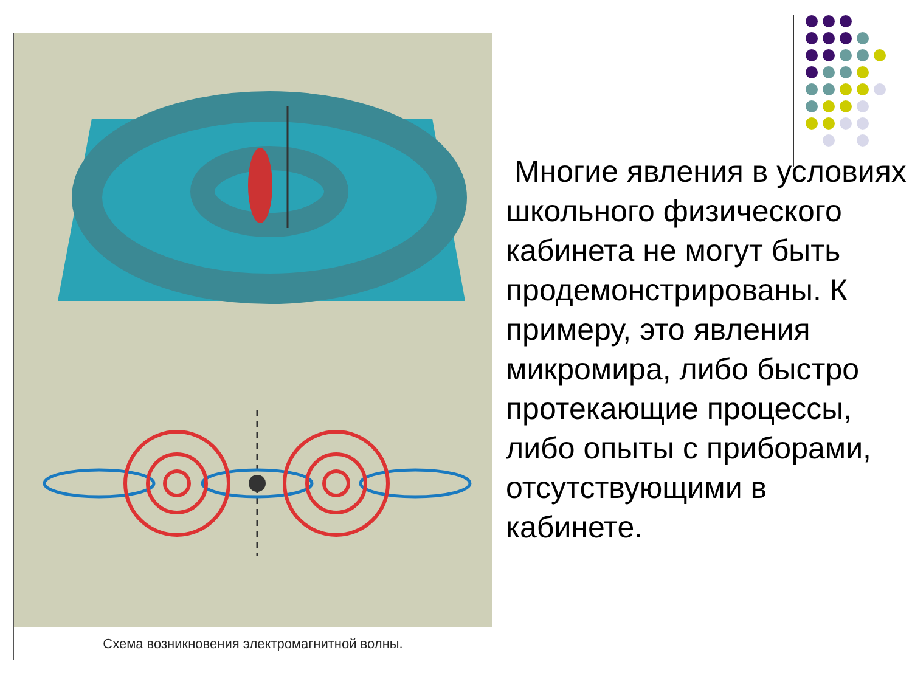Схема возникновения электромагнитной волны.
Многие явления в условиях школьного физического кабинета не могут быть продемонстрированы. К примеру, это явления микромира, либо быстро протекающие процессы, либо опыты с приборами, отсутствующими в кабинете.